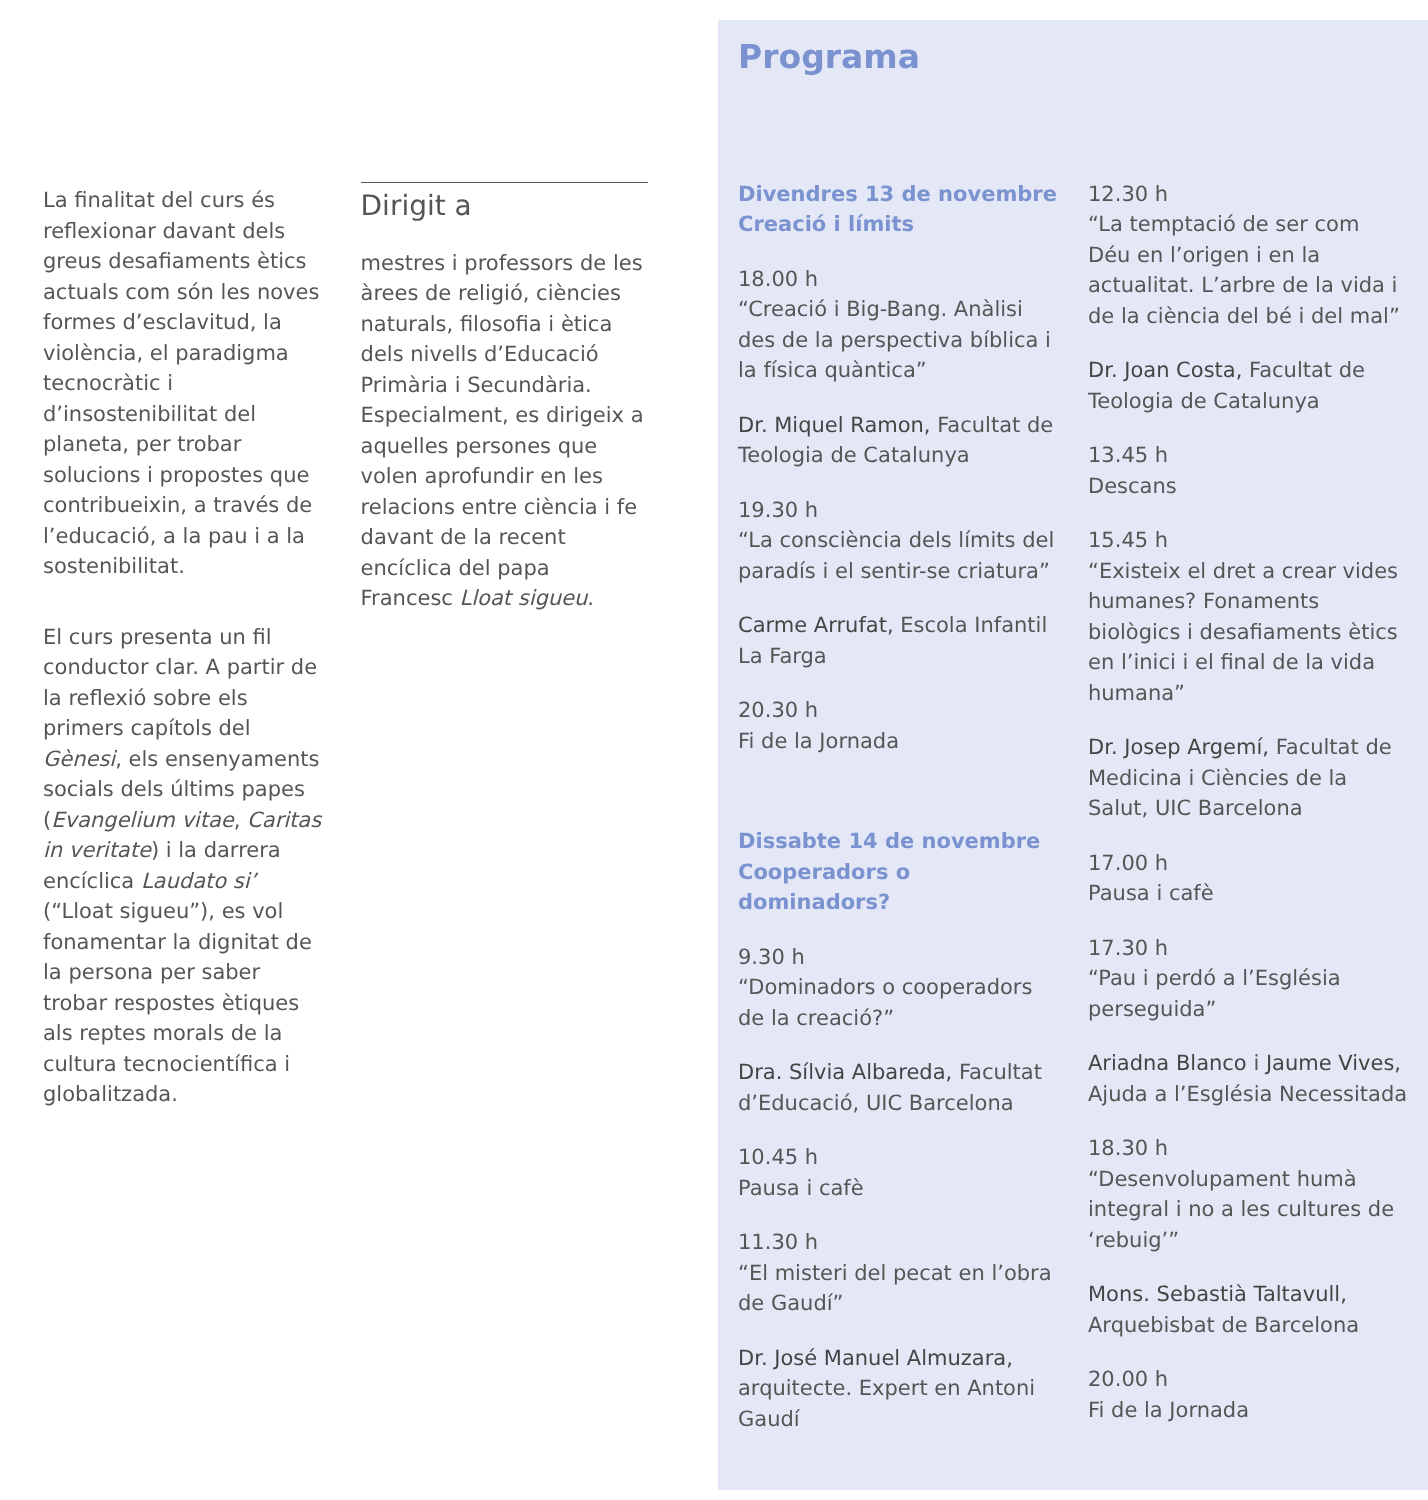La finalitat del curs és reflexionar davant dels greus desafiaments ètics actuals com són les noves formes d’esclavitud, la violència, el paradigma tecnocràtic i d’insostenibilitat del planeta, per trobar solucions i propostes que contribueixin, a través de l’educació, a la pau i a la sostenibilitat.
El curs presenta un fil conductor clar. A partir de la reflexió sobre els primers capítols del Gènesi, els ensenyaments socials dels últims papes (Evangelium vitae, Caritas in veritate) i la darrera encíclica Laudato si’ (“Lloat sigueu”), es vol fonamentar la dignitat de la persona per saber trobar respostes ètiques als reptes morals de la cultura tecnocientífica i globalitzada.
Dirigit a
mestres i professors de les àrees de religió, ciències naturals, filosofia i ètica dels nivells d’Educació Primària i Secundària. Especialment, es dirigeix a aquelles persones que volen aprofundir en les relacions entre ciència i fe davant de la recent encíclica del papa Francesc Lloat sigueu.
Programa
Divendres 13 de novembre
Creació i límits
18.00 h
“Creació i Big-Bang. Anàlisi des de la perspectiva bíblica i la física quàntica”
Dr. Miquel Ramon, Facultat de Teologia de Catalunya
19.30 h
“La consciència dels límits del paradís i el sentir-se criatura”
Carme Arrufat, Escola Infantil La Farga
20.30 h
Fi de la Jornada
Dissabte 14 de novembre
Cooperadors o dominadors?
9.30 h
“Dominadors o cooperadors de la creació?”
Dra. Sílvia Albareda, Facultat d’Educació, UIC Barcelona
10.45 h
Pausa i cafè
11.30 h
“El misteri del pecat en l’obra de Gaudí”
Dr. José Manuel Almuzara, arquitecte. Expert en Antoni Gaudí
12.30 h
“La temptació de ser com Déu en l’origen i en la actualitat. L’arbre de la vida i de la ciència del bé i del mal”
Dr. Joan Costa, Facultat de Teologia de Catalunya
13.45 h
Descans
15.45 h
“Existeix el dret a crear vides humanes? Fonaments biològics i desafiaments ètics en l’inici i el final de la vida humana”
Dr. Josep Argemí, Facultat de Medicina i Ciències de la Salut, UIC Barcelona
17.00 h
Pausa i cafè
17.30 h
“Pau i perdó a l’Església perseguida”
Ariadna Blanco i Jaume Vives, Ajuda a l’Església Necessitada
18.30 h
“Desenvolupament humà integral i no a les cultures de ‘rebuig’”
Mons. Sebastià Taltavull, Arquebisbat de Barcelona
20.00 h
Fi de la Jornada